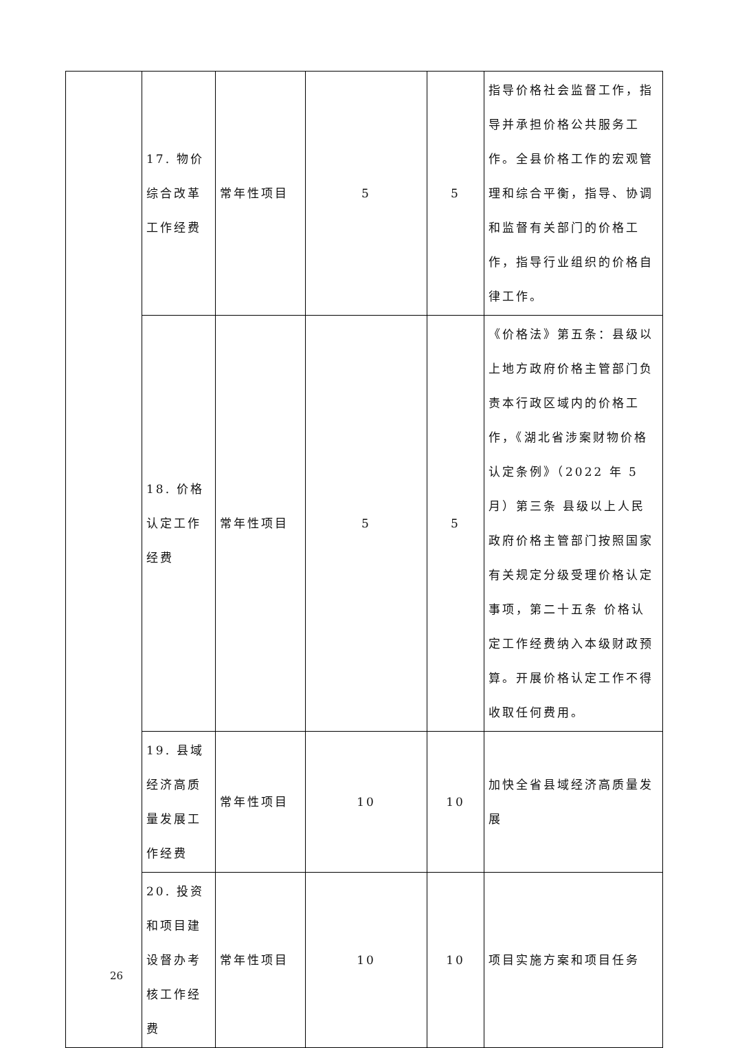| | 17. 物价综合改革工作经费 | 常年性项目 | 5 | 5 | 指导价格社会监督工作，指导并承担价格公共服务工作。全县价格工作的宏观管理和综合平衡，指导、协调和监督有关部门的价格工作，指导行业组织的价格自律工作。 |
| | 18. 价格认定工作经费 | 常年性项目 | 5 | 5 | 《价格法》第五条：县级以上地方政府价格主管部门负责本行政区域内的价格工作，《湖北省涉案财物价格认定条例》（2022 年 5 月）第三条 县级以上人民政府价格主管部门按照国家有关规定分级受理价格认定事项，第二十五条 价格认定工作经费纳入本级财政预算。开展价格认定工作不得收取任何费用。 |
| | 19. 县域经济高质量发展工作经费 | 常年性项目 | 10 | 10 | 加快全省县域经济高质量发展 |
| | 20. 投资和项目建设督办考核工作经费 | 常年性项目 | 10 | 10 | 项目实施方案和项目任务 |
26